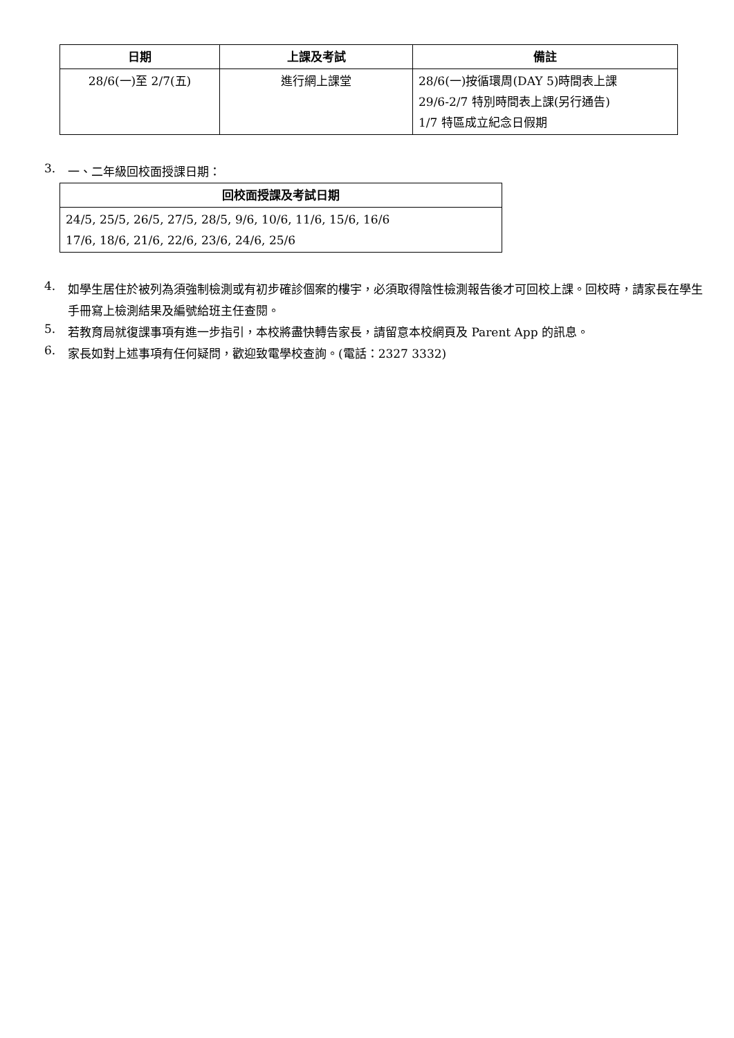| 日期 | 上課及考試 | 備註 |
| --- | --- | --- |
| 28/6(一)至 2/7(五) | 進行網上課堂 | 28/6(一)按循環周(DAY 5)時間表上課 29/6-2/7 特別時間表上課(另行通告) 1/7 特區成立紀念日假期 |
3.
一、二年級回校面授課日期：
| 回校面授課及考試日期 |
| --- |
| 24/5, 25/5, 26/5, 27/5, 28/5, 9/6, 10/6, 11/6, 15/6, 16/6 17/6, 18/6, 21/6, 22/6, 23/6, 24/6, 25/6 |
4.
如學生居住於被列為須強制檢測或有初步確診個案的樓宇，必須取得陰性檢測報告後才可回校上課。回校時，請家長在學生手冊寫上檢測結果及編號給班主任查閱。
5.
若教育局就復課事項有進一步指引，本校將盡快轉告家長，請留意本校網頁及 Parent App 的訊息。
6.
家長如對上述事項有任何疑問，歡迎致電學校查詢。(電話：2327 3332)